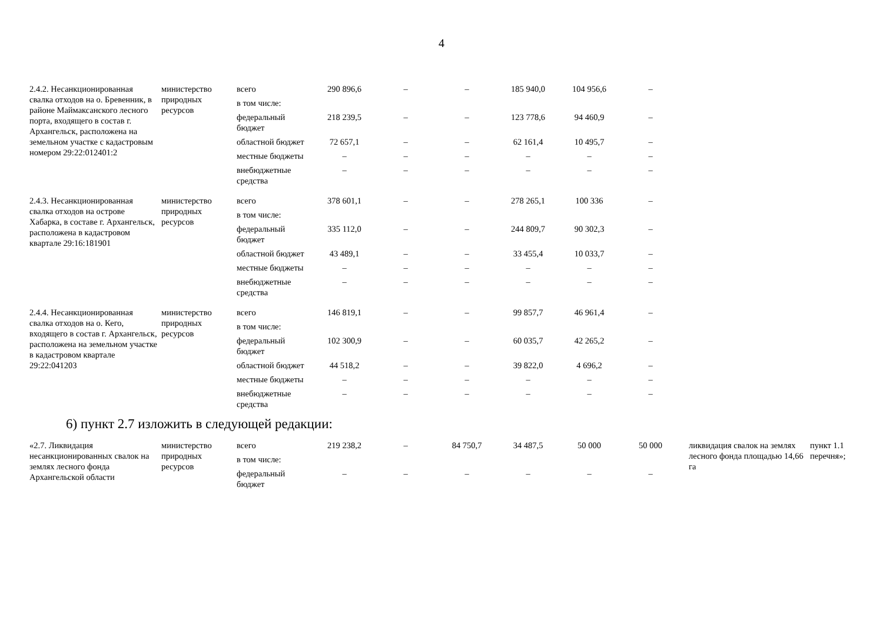4
| 2.4.2. Несанкционированная свалка отходов на о. Бревенник, в районе Маймаксанского лесного порта, входящего в состав г. Архангельск, расположена на земельном участке с кадастровым номером 29:22:012401:2 | министерство природных ресурсов | всего | 290 896,6 | – | – | 185 940,0 | 104 956,6 | – |
| | | в том числе: | | | | | | |
| | | федеральный бюджет | 218 239,5 | – | – | 123 778,6 | 94 460,9 | – |
| | | областной бюджет | 72 657,1 | – | – | 62 161,4 | 10 495,7 | – |
| | | местные бюджеты | – | – | – | – | – | – |
| | | внебюджетные средства | – | – | – | – | – | – |
| 2.4.3. Несанкционированная свалка отходов на острове Хабарка, в составе г. Архангельск, расположена в кадастровом квартале 29:16:181901 | министерство природных ресурсов | всего | 378 601,1 | – | – | 278 265,1 | 100 336 | – |
| | | в том числе: | | | | | | |
| | | федеральный бюджет | 335 112,0 | – | – | 244 809,7 | 90 302,3 | – |
| | | областной бюджет | 43 489,1 | – | – | 33 455,4 | 10 033,7 | – |
| | | местные бюджеты | – | – | – | – | – | – |
| | | внебюджетные средства | – | – | – | – | – | – |
| 2.4.4. Несанкционированная свалка отходов на о. Кего, входящего в состав г. Архангельск, расположена на земельном участке в кадастровом квартале 29:22:041203 | министерство природных ресурсов | всего | 146 819,1 | – | – | 99 857,7 | 46 961,4 | – |
| | | в том числе: | | | | | | |
| | | федеральный бюджет | 102 300,9 | – | – | 60 035,7 | 42 265,2 | – |
| | | областной бюджет | 44 518,2 | – | – | 39 822,0 | 4 696,2 | – |
| | | местные бюджеты | – | – | – | – | – | – |
| | | внебюджетные средства | – | – | – | – | – | – |
6) пункт 2.7 изложить в следующей редакции:
| «2.7. Ликвидация несанкционированных свалок на землях лесного фонда Архангельской области | министерство природных ресурсов | всего | 219 238,2 | – | 84 750,7 | 34 487,5 | 50 000 | 50 000 | ликвидация свалок на землях лесного фонда площадью 14,66 га | пункт 1.1 перечня»; |
| | | в том числе: | | | | | | | | |
| | | федеральный бюджет | – | – | – | – | – | – | | |